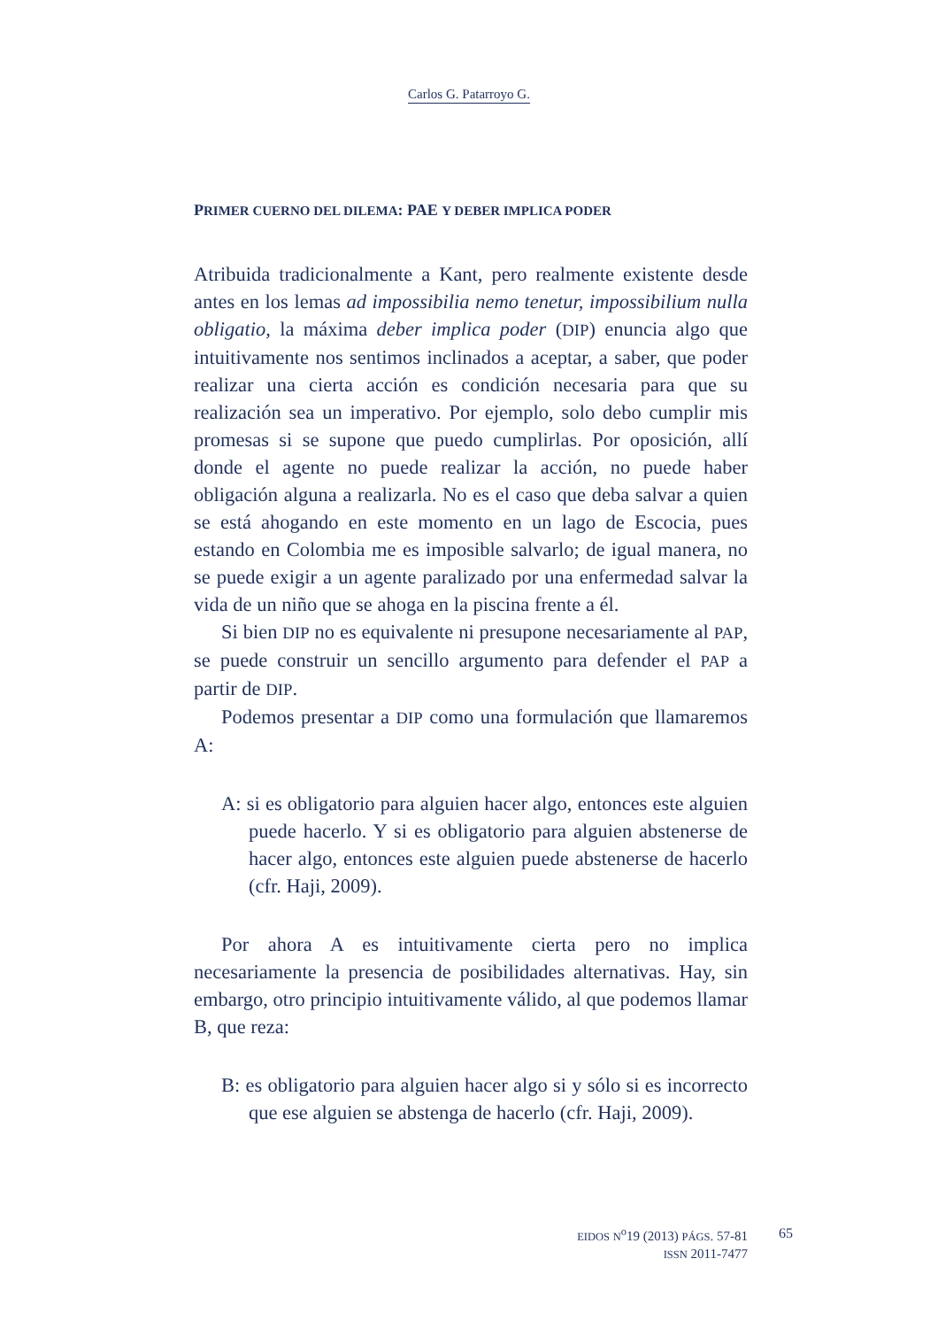Carlos G. Patarroyo G.
PRIMER CUERNO DEL DILEMA: PAE Y DEBER IMPLICA PODER
Atribuida tradicionalmente a Kant, pero realmente existente desde antes en los lemas ad impossibilia nemo tenetur, impossibilium nulla obligatio, la máxima deber implica poder (DIP) enuncia algo que intuitivamente nos sentimos inclinados a aceptar, a saber, que poder realizar una cierta acción es condición necesaria para que su realización sea un imperativo. Por ejemplo, solo debo cumplir mis promesas si se supone que puedo cumplirlas. Por oposición, allí donde el agente no puede realizar la acción, no puede haber obligación alguna a realizarla. No es el caso que deba salvar a quien se está ahogando en este momento en un lago de Escocia, pues estando en Colombia me es imposible salvarlo; de igual manera, no se puede exigir a un agente paralizado por una enfermedad salvar la vida de un niño que se ahoga en la piscina frente a él.
Si bien DIP no es equivalente ni presupone necesariamente al PAP, se puede construir un sencillo argumento para defender el PAP a partir de DIP.
Podemos presentar a DIP como una formulación que llamaremos A:
A: si es obligatorio para alguien hacer algo, entonces este alguien puede hacerlo. Y si es obligatorio para alguien abstenerse de hacer algo, entonces este alguien puede abstenerse de hacerlo (cfr. Haji, 2009).
Por ahora A es intuitivamente cierta pero no implica necesariamente la presencia de posibilidades alternativas. Hay, sin embargo, otro principio intuitivamente válido, al que podemos llamar B, que reza:
B: es obligatorio para alguien hacer algo si y sólo si es incorrecto que ese alguien se abstenga de hacerlo (cfr. Haji, 2009).
EIDOS N<sup>o</sup>19 (2013) PÁGS. 57-81
ISSN 2011-7477
65